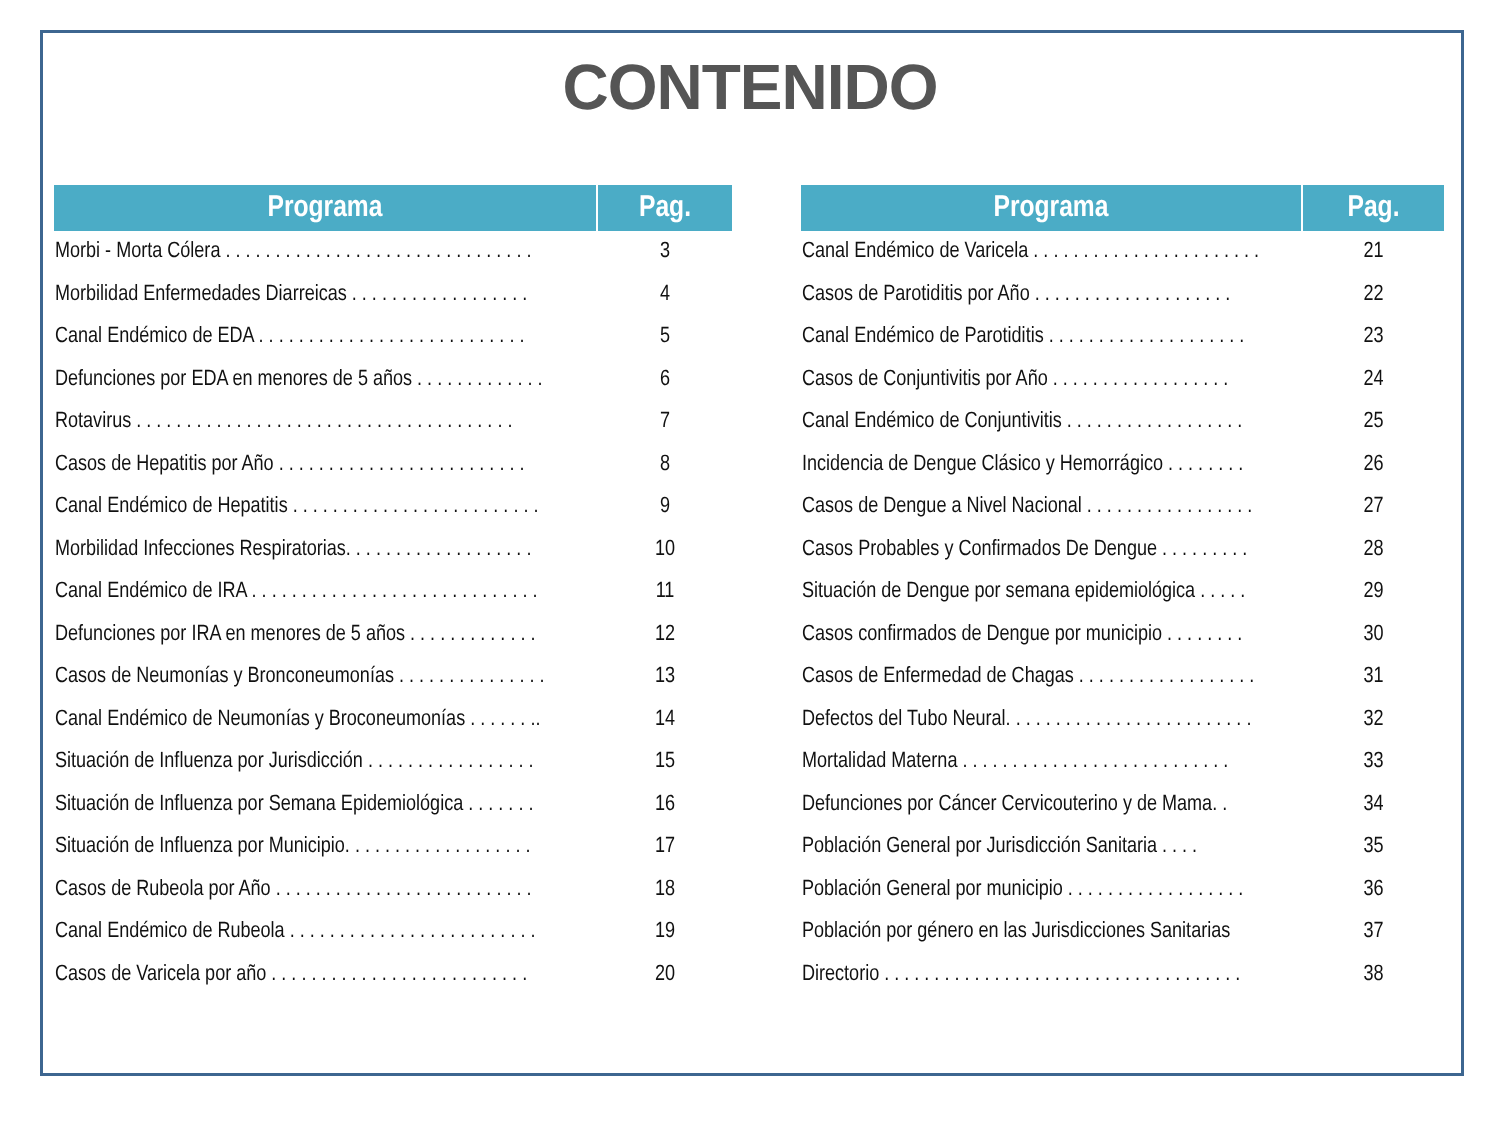CONTENIDO
| Programa | Pag. |
| --- | --- |
| Morbi - Morta Cólera . . . . . . . . . . . . . . . . . . . . . . . . . . . . . . . | 3 |
| Morbilidad Enfermedades Diarreicas . . . . . . . . . . . . . . . . . . | 4 |
| Canal Endémico de EDA . . . . . . . . . . . . . . . . . . . . . . . . . . . | 5 |
| Defunciones por EDA en menores de 5 años . . . . . . . . . . . . . | 6 |
| Rotavirus . . . . . . . . . . . . . . . . . . . . . . . . . . . . . . . . . . . . . . | 7 |
| Casos de Hepatitis por Año . . . . . . . . . . . . . . . . . . . . . . . . . | 8 |
| Canal Endémico de Hepatitis . . . . . . . . . . . . . . . . . . . . . . . . . | 9 |
| Morbilidad Infecciones Respiratorias. . . . . . . . . . . . . . . . . . . | 10 |
| Canal Endémico de IRA . . . . . . . . . . . . . . . . . . . . . . . . . . . . . | 11 |
| Defunciones por IRA en menores de 5 años . . . . . . . . . . . . . | 12 |
| Casos de Neumonías y Bronconeumonías . . . . . . . . . . . . . . . | 13 |
| Canal Endémico de Neumonías y Broconeumonías . . . . . . .. | 14 |
| Situación de Influenza por Jurisdicción . . . . . . . . . . . . . . . . . | 15 |
| Situación de Influenza por Semana Epidemiológica . . . . . . . | 16 |
| Situación de Influenza por Municipio. . . . . . . . . . . . . . . . . . . | 17 |
| Casos de Rubeola por Año . . . . . . . . . . . . . . . . . . . . . . . . . . | 18 |
| Canal Endémico de Rubeola . . . . . . . . . . . . . . . . . . . . . . . . . | 19 |
| Casos de Varicela por año . . . . . . . . . . . . . . . . . . . . . . . . . . | 20 |
| Programa | Pag. |
| --- | --- |
| Canal Endémico de Varicela . . . . . . . . . . . . . . . . . . . . . . . | 21 |
| Casos de Parotiditis por Año . . . . . . . . . . . . . . . . . . . . | 22 |
| Canal Endémico de Parotiditis . . . . . . . . . . . . . . . . . . . . | 23 |
| Casos de Conjuntivitis por Año . . . . . . . . . . . . . . . . . . | 24 |
| Canal Endémico de Conjuntivitis . . . . . . . . . . . . . . . . . . | 25 |
| Incidencia de Dengue Clásico y Hemorrágico . . . . . . . . | 26 |
| Casos de Dengue a Nivel Nacional . . . . . . . . . . . . . . . . . | 27 |
| Casos Probables y Confirmados De Dengue . . . . . . . . . | 28 |
| Situación de Dengue por semana epidemiológica . . . . . | 29 |
| Casos confirmados de Dengue por municipio . . . . . . . . | 30 |
| Casos de Enfermedad de Chagas . . . . . . . . . . . . . . . . . . | 31 |
| Defectos del Tubo Neural. . . . . . . . . . . . . . . . . . . . . . . . . | 32 |
| Mortalidad Materna . . . . . . . . . . . . . . . . . . . . . . . . . . . | 33 |
| Defunciones por Cáncer Cervicouterino y de Mama. . | 34 |
| Población General por Jurisdicción Sanitaria . . . . | 35 |
| Población General por municipio . . . . . . . . . . . . . . . . . . | 36 |
| Población por género en las Jurisdicciones Sanitarias | 37 |
| Directorio . . . . . . . . . . . . . . . . . . . . . . . . . . . . . . . . . . . . | 38 |